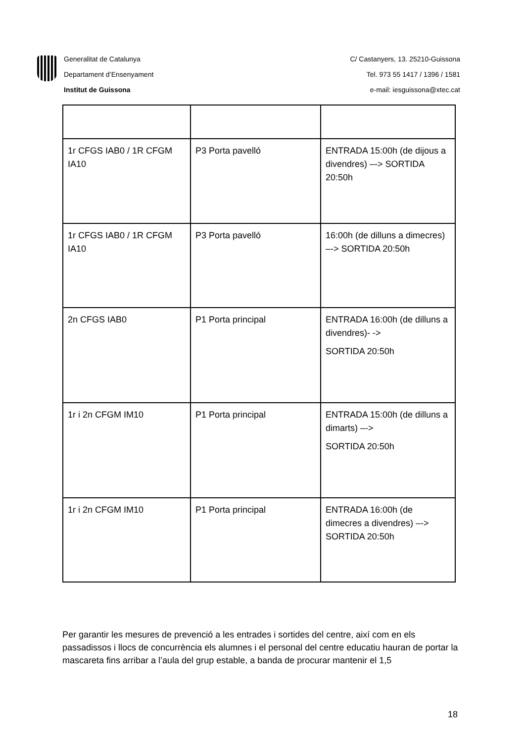Generalitat de Catalunya
Departament d’Ensenyament
Institut de Guissona
C/ Castanyers, 13. 25210-Guissona
Tel. 973 55 1417 / 1396 / 1581
e-mail: iesguissona@xtec.cat
| 1r CFGS IAB0 / 1R CFGM IA10 | P3 Porta pavelló | ENTRADA 15:00h (de dijous a divendres) –-> SORTIDA 20:50h |
| 1r CFGS IAB0 / 1R CFGM IA10 | P3 Porta pavelló | 16:00h (de dilluns a dimecres) –-> SORTIDA 20:50h |
| 2n CFGS IAB0 | P1 Porta principal | ENTRADA 16:00h (de dilluns a divendres)- -> SORTIDA 20:50h |
| 1r i 2n CFGM IM10 | P1 Porta principal | ENTRADA 15:00h (de dilluns a dimarts) –-> SORTIDA 20:50h |
| 1r i 2n CFGM IM10 | P1 Porta principal | ENTRADA 16:00h (de dimecres a divendres) –-> SORTIDA 20:50h |
Per garantir les mesures de prevenció a les entrades i sortides del centre, així com en els passadissos i llocs de concurrència els alumnes i el personal del centre educatiu hauran de portar la mascareta fins arribar a l’aula del grup estable, a banda de procurar mantenir el 1,5
18